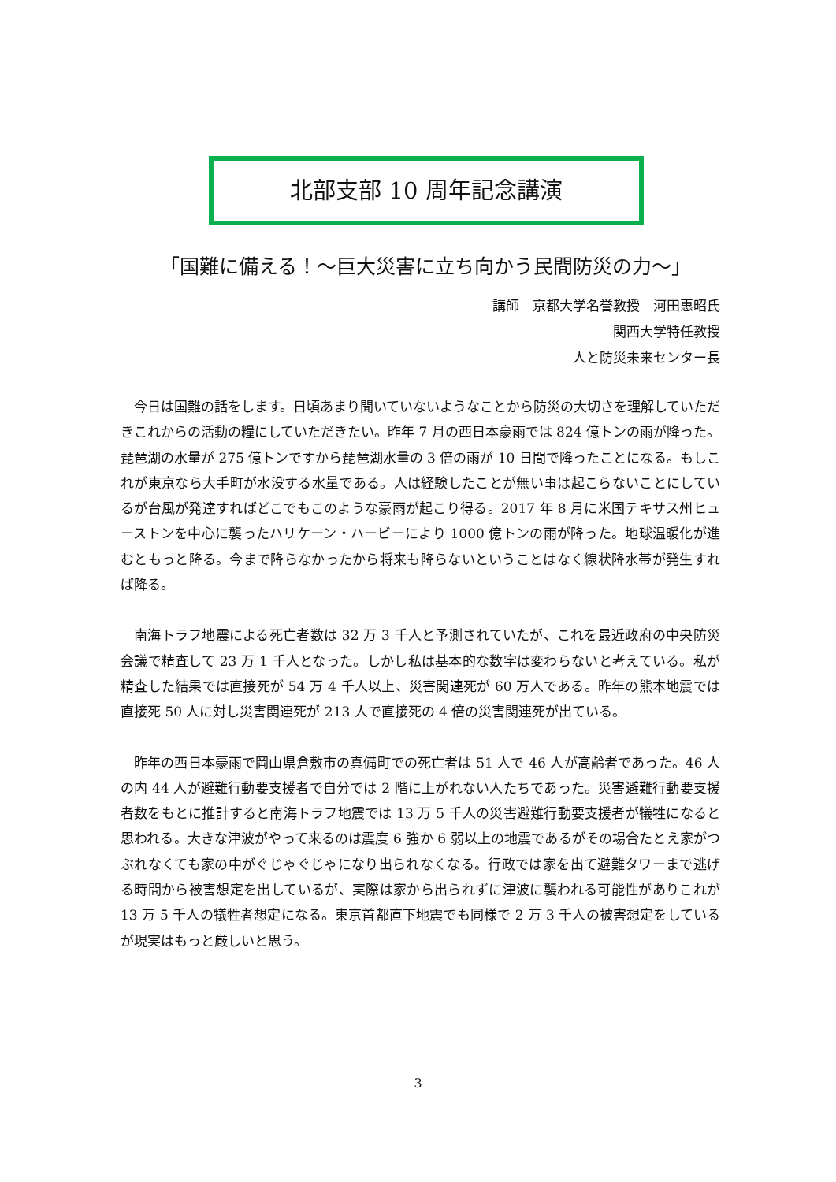北部支部 10 周年記念講演
「国難に備える！～巨大災害に立ち向かう民間防災の力～」
講師　京都大学名誉教授　河田惠昭氏
関西大学特任教授
人と防災未来センター長
今日は国難の話をします。日頃あまり聞いていないようなことから防災の大切さを理解していただきこれからの活動の糧にしていただきたい。昨年 7 月の西日本豪雨では 824 億トンの雨が降った。琵琶湖の水量が 275 億トンですから琵琶湖水量の 3 倍の雨が 10 日間で降ったことになる。もしこれが東京なら大手町が水没する水量である。人は経験したことが無い事は起こらないことにしているが台風が発達すればどこでもこのような豪雨が起こり得る。2017 年 8 月に米国テキサス州ヒューストンを中心に襲ったハリケーン・ハービーにより 1000 億トンの雨が降った。地球温暖化が進むともっと降る。今まで降らなかったから将来も降らないということはなく線状降水帯が発生すれば降る。
南海トラフ地震による死亡者数は 32 万 3 千人と予測されていたが、これを最近政府の中央防災会議で精査して 23 万 1 千人となった。しかし私は基本的な数字は変わらないと考えている。私が精査した結果では直接死が 54 万 4 千人以上、災害関連死が 60 万人である。昨年の熊本地震では直接死 50 人に対し災害関連死が 213 人で直接死の 4 倍の災害関連死が出ている。
昨年の西日本豪雨で岡山県倉敷市の真備町での死亡者は 51 人で 46 人が高齢者であった。46 人の内 44 人が避難行動要支援者で自分では 2 階に上がれない人たちであった。災害避難行動要支援者数をもとに推計すると南海トラフ地震では 13 万 5 千人の災害避難行動要支援者が犠牲になると思われる。大きな津波がやって来るのは震度 6 強か 6 弱以上の地震であるがその場合たとえ家がつぶれなくても家の中がぐじゃぐじゃになり出られなくなる。行政では家を出て避難タワーまで逃げる時間から被害想定を出しているが、実際は家から出られずに津波に襲われる可能性がありこれが 13 万 5 千人の犠牲者想定になる。東京首都直下地震でも同様で 2 万 3 千人の被害想定をしているが現実はもっと厳しいと思う。
3